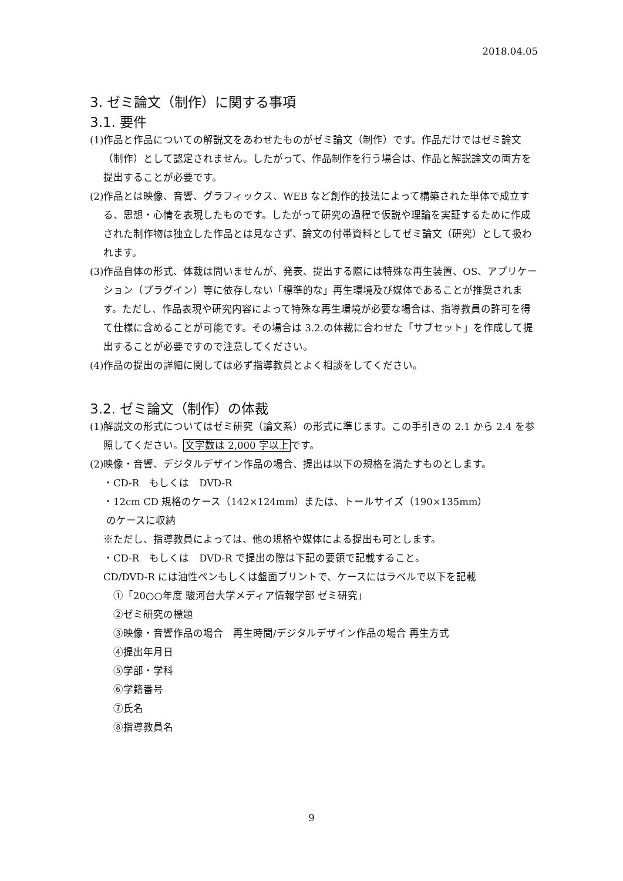2018.04.05
3. ゼミ論文（制作）に関する事項
3.1. 要件
(1)作品と作品についての解説文をあわせたものがゼミ論文（制作）です。作品だけではゼミ論文（制作）として認定されません。したがって、作品制作を行う場合は、作品と解説論文の両方を提出することが必要です。
(2)作品とは映像、音響、グラフィックス、WEB など創作的技法によって構築された単体で成立する、思想・心情を表現したものです。したがって研究の過程で仮説や理論を実証するために作成された制作物は独立した作品とは見なさず、論文の付帯資料としてゼミ論文（研究）として扱われます。
(3)作品自体の形式、体裁は問いませんが、発表、提出する際には特殊な再生装置、OS、アプリケーション（プラグイン）等に依存しない「標準的な」再生環境及び媒体であることが推奨されます。ただし、作品表現や研究内容によって特殊な再生環境が必要な場合は、指導教員の許可を得て仕様に含めることが可能です。その場合は 3.2.の体裁に合わせた「サブセット」を作成して提出することが必要ですので注意してください。
(4)作品の提出の詳細に関しては必ず指導教員とよく相談をしてください。
3.2. ゼミ論文（制作）の体裁
(1)解説文の形式についてはゼミ研究（論文系）の形式に準じます。この手引きの 2.1 から 2.4 を参照してください。文字数は 2,000 字以上です。
(2)映像・音響、デジタルデザイン作品の場合、提出は以下の規格を満たすものとします。
・CD-R　もしくは　DVD-R
・12cm CD 規格のケース（142×124mm）または、トールサイズ（190×135mm）
のケースに収納
※ただし、指導教員によっては、他の規格や媒体による提出も可とします。
・CD-R　もしくは　DVD-R で提出の際は下記の要領で記載すること。
CD/DVD-R には油性ペンもしくは盤面プリントで、ケースにはラベルで以下を記載
①「20○○年度 駿河台大学メディア情報学部 ゼミ研究」
②ゼミ研究の標題
③映像・音響作品の場合　再生時間/デジタルデザイン作品の場合 再生方式
④提出年月日
⑤学部・学科
⑥学籍番号
⑦氏名
⑧指導教員名
9